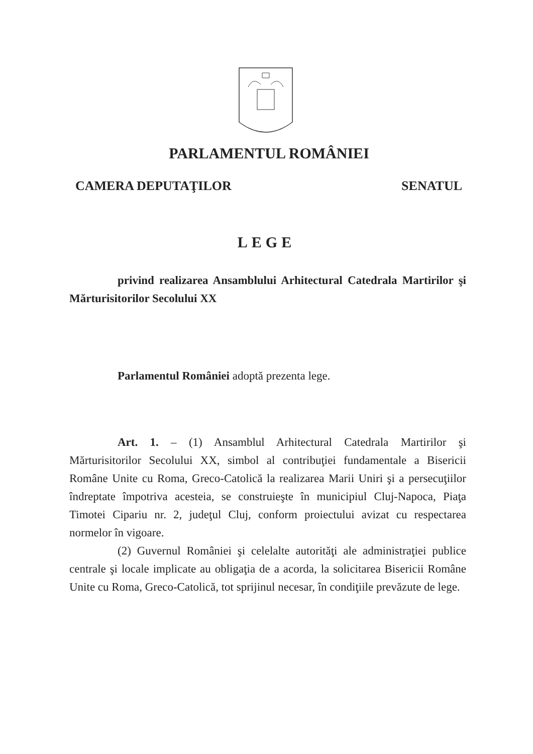PARLAMENTUL ROMÂNIEI
CAMERA DEPUTAŢILOR SENATUL
LEGE
privind realizarea Ansamblului Arhitectural Catedrala Martirilor şi Mărturisitorilor Secolului XX
Parlamentul României adoptă prezenta lege.
Art. 1. – (1) Ansamblul Arhitectural Catedrala Martirilor şi Mărturisitorilor Secolului XX, simbol al contribuţiei fundamentale a Bisericii Române Unite cu Roma, Greco-Catolică la realizarea Marii Uniri şi a persecuţiilor îndreptate împotriva acesteia, se construieşte în municipiul Cluj-Napoca, Piaţa Timotei Cipariu nr. 2, judeţul Cluj, conform proiectului avizat cu respectarea normelor în vigoare.
(2) Guvernul României şi celelalte autorităţi ale administraţiei publice centrale şi locale implicate au obligaţia de a acorda, la solicitarea Bisericii Române Unite cu Roma, Greco-Catolică, tot sprijinul necesar, în condiţiile prevăzute de lege.